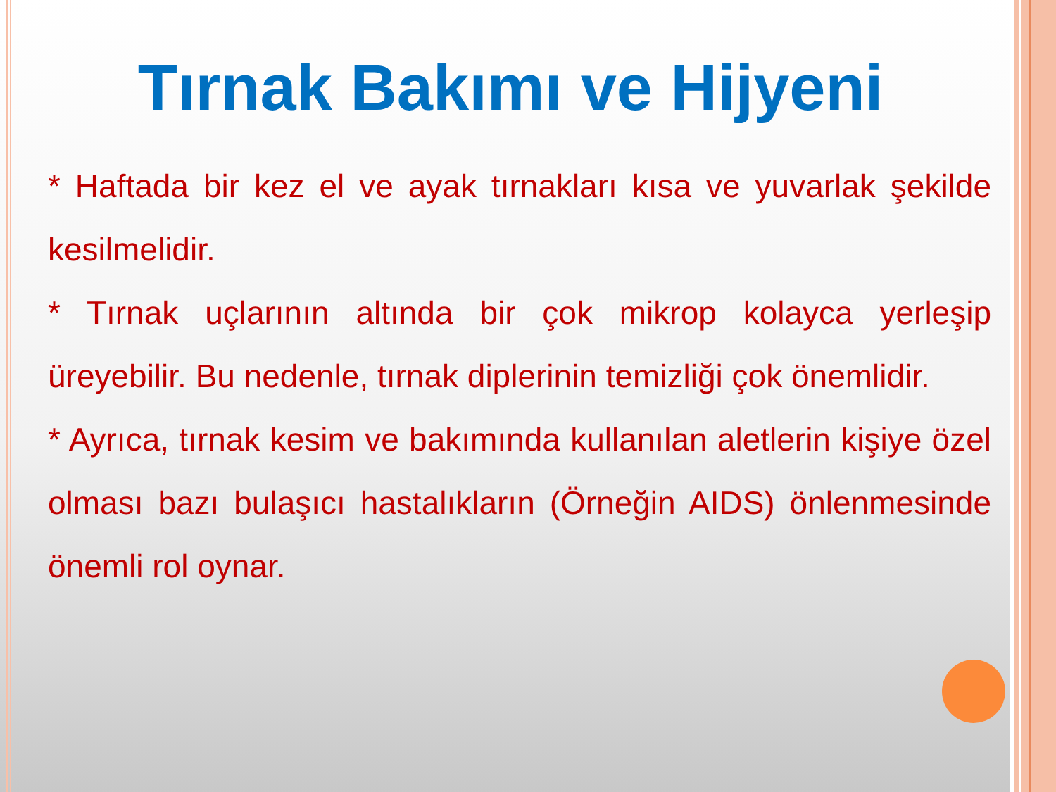Tırnak Bakımı ve Hijyeni
* Haftada bir kez el ve ayak tırnakları kısa ve yuvarlak şekilde kesilmelidir.
* Tırnak uçlarının altında bir çok mikrop kolayca yerleşip üreyebilir. Bu nedenle, tırnak diplerinin temizliği çok önemlidir.
* Ayrıca, tırnak kesim ve bakımında kullanılan aletlerin kişiye özel olması bazı bulaşıcı hastalıkların (Örneğin AIDS) önlenmesinde önemli rol oynar.